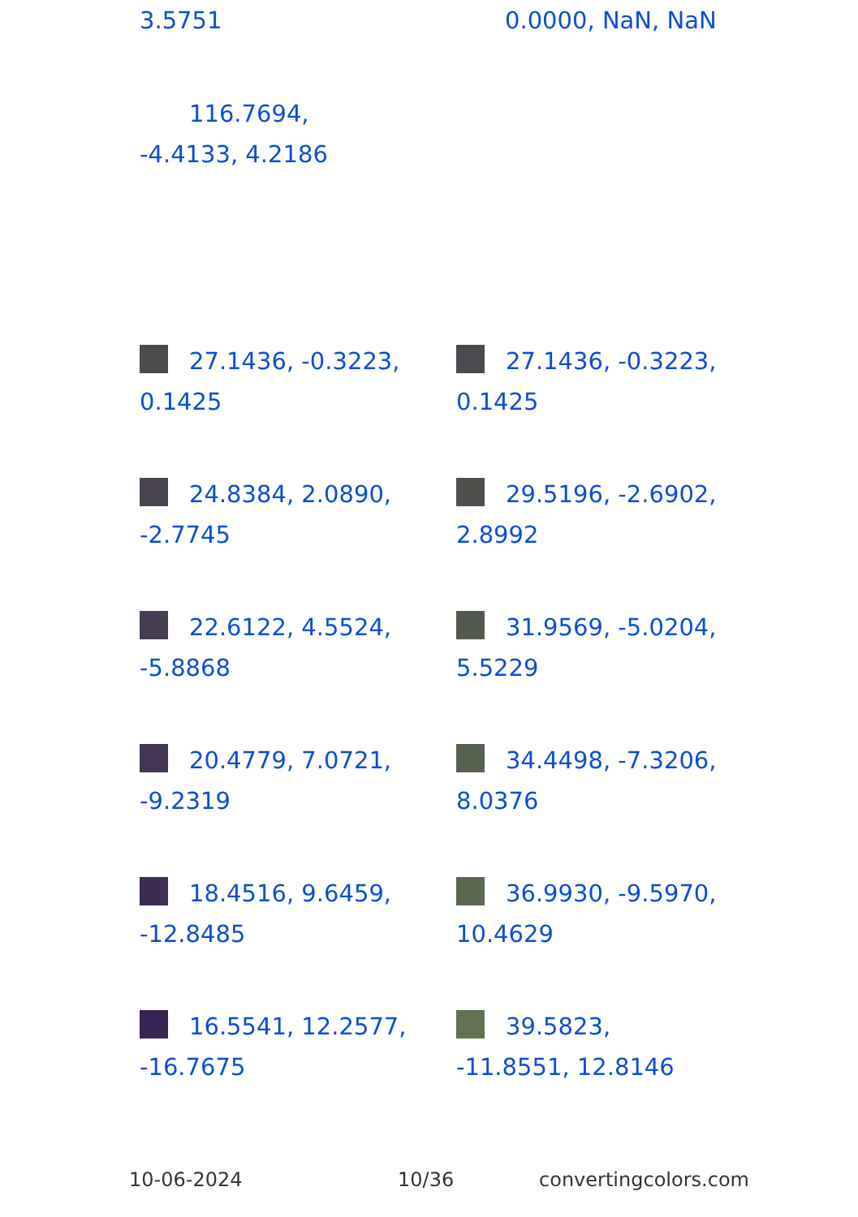3.5751 0.0000, NaN, NaN
116.7694, -4.4133, 4.2186
27.1436, -0.3223, 0.1425
27.1436, -0.3223, 0.1425
24.8384, 2.0890, -2.7745
29.5196, -2.6902, 2.8992
22.6122, 4.5524, -5.8868
31.9569, -5.0204, 5.5229
20.4779, 7.0721, -9.2319
34.4498, -7.3206, 8.0376
18.4516, 9.6459, -12.8485
36.9930, -9.5970, 10.4629
16.5541, 12.2577, -16.7675
39.5823, -11.8551, 12.8146
10-06-2024 10/36 convertingcolors.com